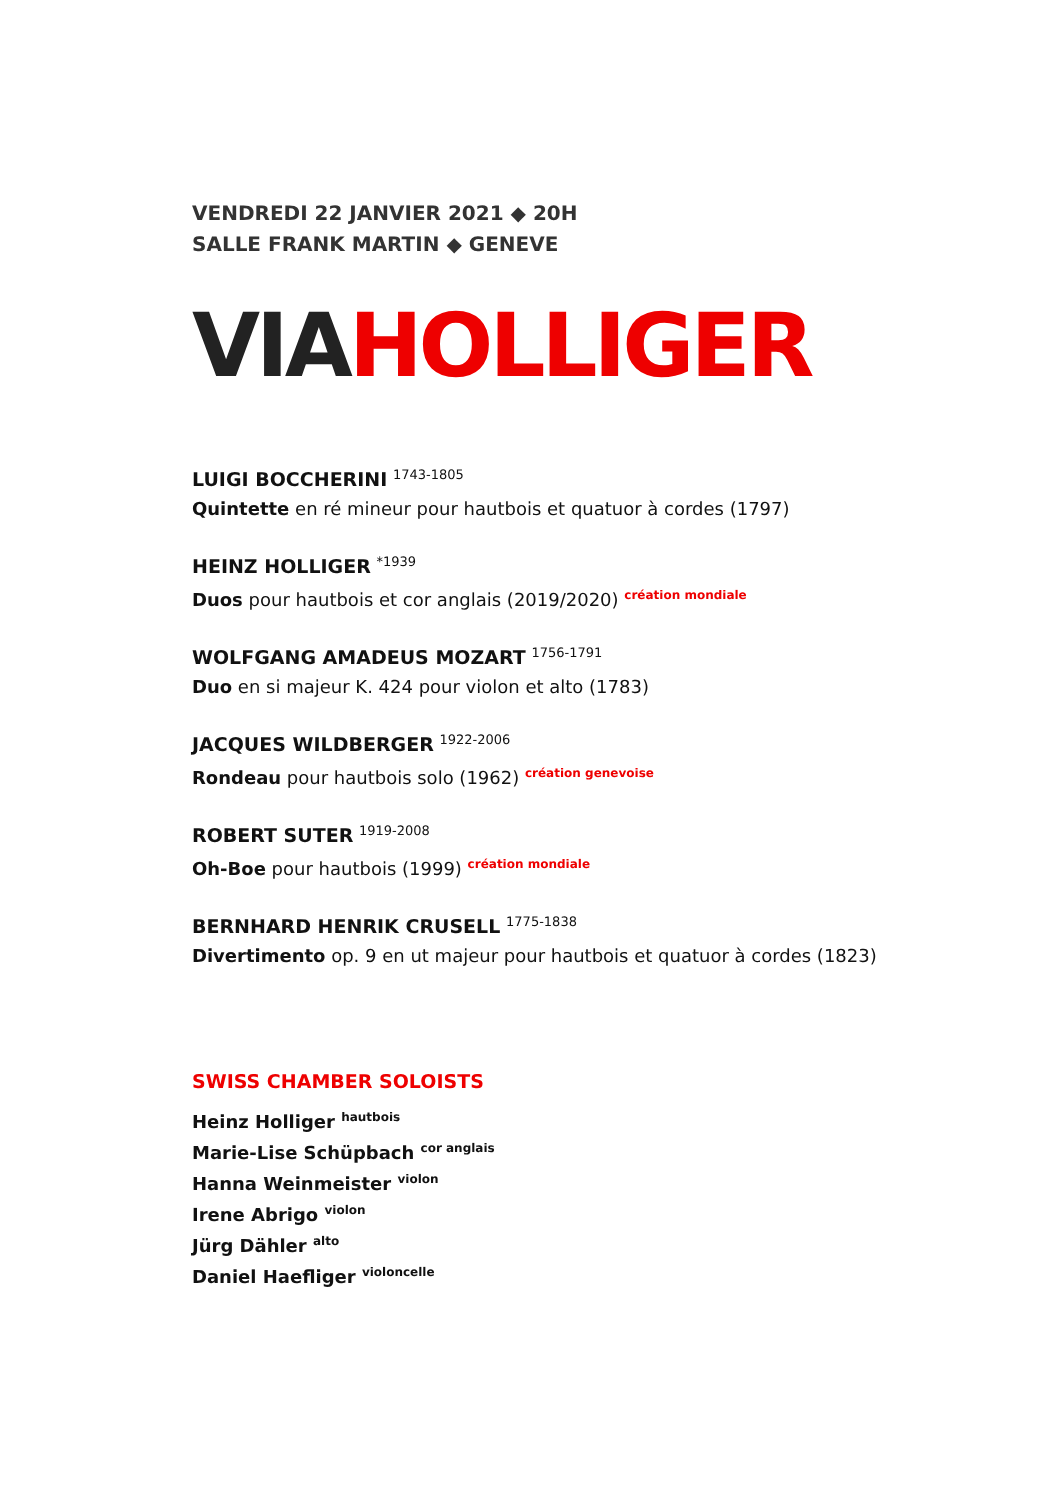VENDREDI 22 JANVIER 2021 ◆ 20H
SALLE FRANK MARTIN ◆ GENEVE
VIAHOLLIGER
LUIGI BOCCHERINI <sup>1743-1805</sup>
Quintette en ré mineur pour hautbois et quatuor à cordes (1797)
HEINZ HOLLIGER <sup>*1939</sup>
Duos pour hautbois et cor anglais (2019/2020) <sup>création mondiale</sup>
WOLFGANG AMADEUS MOZART <sup>1756-1791</sup>
Duo en si majeur K. 424 pour violon et alto (1783)
JACQUES WILDBERGER <sup>1922-2006</sup>
Rondeau pour hautbois solo (1962) <sup>création genevoise</sup>
ROBERT SUTER <sup>1919-2008</sup>
Oh-Boe pour hautbois (1999) <sup>création mondiale</sup>
BERNHARD HENRIK CRUSELL <sup>1775-1838</sup>
Divertimento op. 9 en ut majeur pour hautbois et quatuor à cordes (1823)
SWISS CHAMBER SOLOISTS
Heinz Holliger <sup>hautbois</sup>
Marie-Lise Schüpbach <sup>cor anglais</sup>
Hanna Weinmeister <sup>violon</sup>
Irene Abrigo <sup>violon</sup>
Jürg Dähler <sup>alto</sup>
Daniel Haefliger <sup>violoncelle</sup>